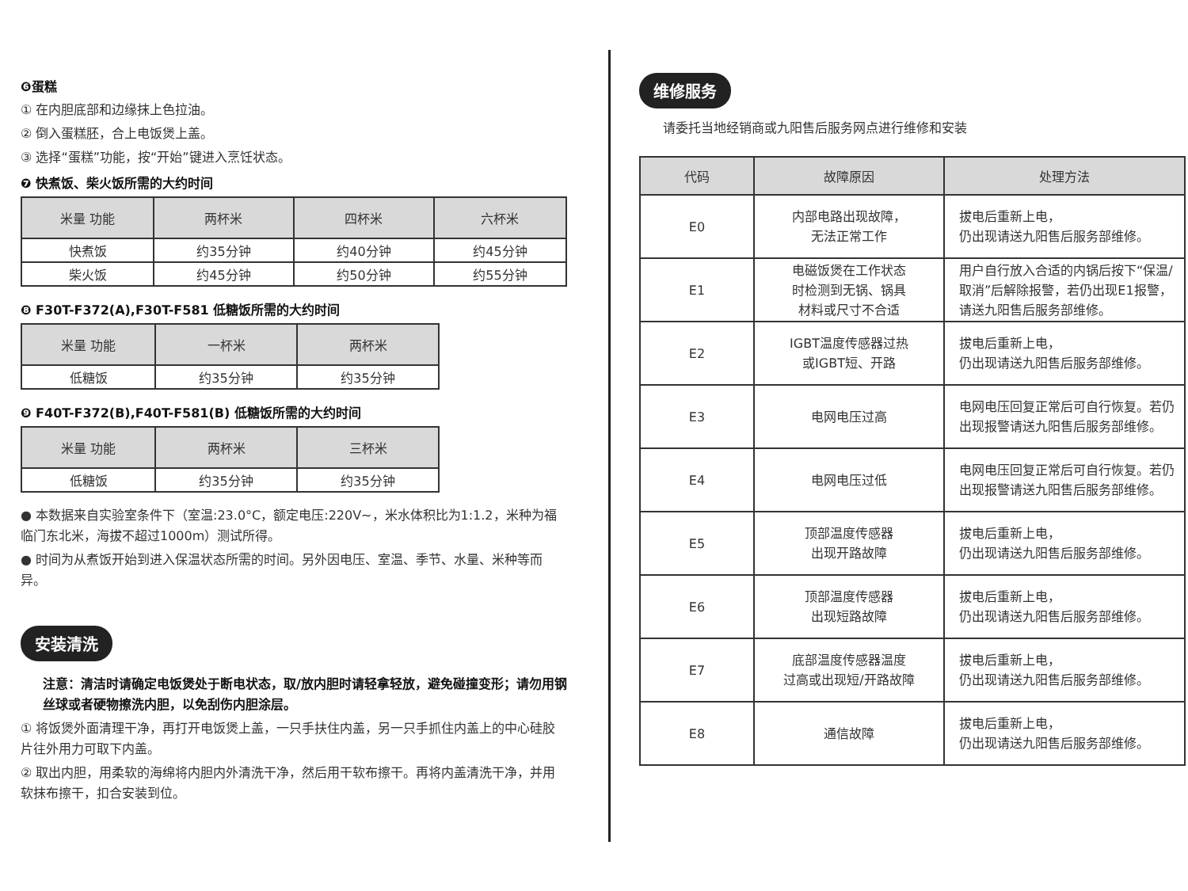❻蛋糕
① 在内胆底部和边缘抹上色拉油。
② 倒入蛋糕胚，合上电饭煲上盖。
③ 选择“蛋糕”功能，按“开始”键进入烹饪状态。
❼ 快煮饭、柴火饭所需的大约时间
| 米量 功能 | 两杯米 | 四杯米 | 六杯米 |
| --- | --- | --- | --- |
| 快煮饭 | 约35分钟 | 约40分钟 | 约45分钟 |
| 柴火饭 | 约45分钟 | 约50分钟 | 约55分钟 |
❽ F30T-F372(A),F30T-F581 低糖饭所需的大约时间
| 米量 功能 | 一杯米 | 两杯米 |
| --- | --- | --- |
| 低糖饭 | 约35分钟 | 约35分钟 |
❾ F40T-F372(B),F40T-F581(B) 低糖饭所需的大约时间
| 米量 功能 | 两杯米 | 三杯米 |
| --- | --- | --- |
| 低糖饭 | 约35分钟 | 约35分钟 |
● 本数据来自实验室条件下（室温:23.0°C，额定电压:220V~，米水体积比为1:1.2，米种为福临门东北米，海拔不超过1000m）测试所得。
● 时间为从煮饭开始到进入保温状态所需的时间。另外因电压、室温、季节、水量、米种等而异。
安装清洗
注意：清洁时请确定电饭煲处于断电状态，取/放内胆时请轻拿轻放，避免碰撞变形；请勿用钢丝球或者硬物擦洗内胆，以免刮伤内胆涂层。
① 将饭煲外面清理干净，再打开电饭煲上盖，一只手扶住内盖，另一只手抓住内盖上的中心硅胶片往外用力可取下内盖。
② 取出内胆，用柔软的海绵将内胆内外清洗干净，然后用干软布擦干。再将内盖清洗干净，并用软抹布擦干，扣合安装到位。
维修服务
请委托当地经销商或九阳售后服务网点进行维修和安装
| 代码 | 故障原因 | 处理方法 |
| --- | --- | --- |
| E0 | 内部电路出现故障， 无法正常工作 | 拔电后重新上电， 仍出现请送九阳售后服务部维修。 |
| E1 | 电磁饭煲在工作状态 时检测到无锅、锅具 材料或尺寸不合适 | 用户自行放入合适的内锅后按下“保温/取消”后解除报警，若仍出现E1报警，请送九阳售后服务部维修。 |
| E2 | IGBT温度传感器过热 或IGBT短、开路 | 拔电后重新上电， 仍出现请送九阳售后服务部维修。 |
| E3 | 电网电压过高 | 电网电压回复正常后可自行恢复。若仍出现报警请送九阳售后服务部维修。 |
| E4 | 电网电压过低 | 电网电压回复正常后可自行恢复。若仍出现报警请送九阳售后服务部维修。 |
| E5 | 顶部温度传感器 出现开路故障 | 拔电后重新上电， 仍出现请送九阳售后服务部维修。 |
| E6 | 顶部温度传感器 出现短路故障 | 拔电后重新上电， 仍出现请送九阳售后服务部维修。 |
| E7 | 底部温度传感器温度 过高或出现短/开路故障 | 拔电后重新上电， 仍出现请送九阳售后服务部维修。 |
| E8 | 通信故障 | 拔电后重新上电， 仍出现请送九阳售后服务部维修。 |